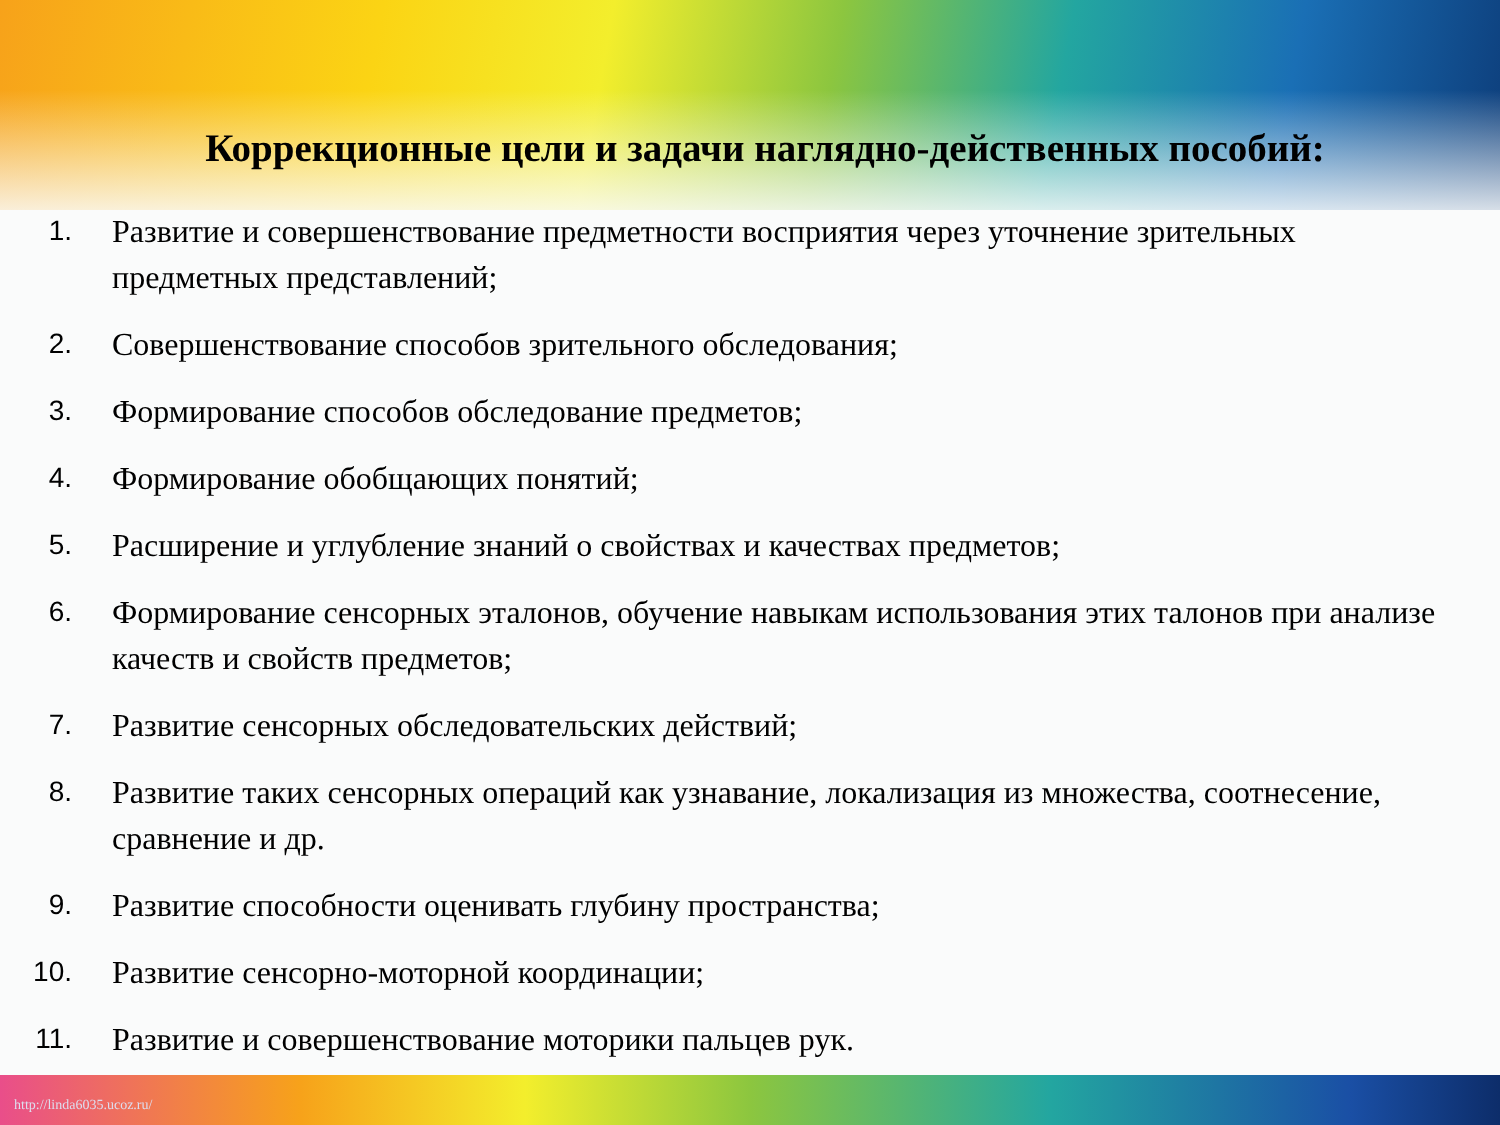Коррекционные цели и задачи наглядно-действенных пособий:
1. Развитие и совершенствование предметности восприятия через уточнение зрительных предметных представлений;
2. Совершенствование способов зрительного обследования;
3. Формирование способов обследование предметов;
4. Формирование обобщающих понятий;
5. Расширение и углубление знаний о свойствах и качествах предметов;
6. Формирование сенсорных эталонов, обучение навыкам использования этих талонов при анализе качеств и свойств предметов;
7. Развитие сенсорных обследовательских действий;
8. Развитие таких сенсорных операций как узнавание, локализация из множества, соотнесение, сравнение и др.
9. Развитие способности оценивать глубину пространства;
10. Развитие сенсорно-моторной координации;
11. Развитие и совершенствование моторики пальцев рук.
http://linda6035.ucoz.ru/